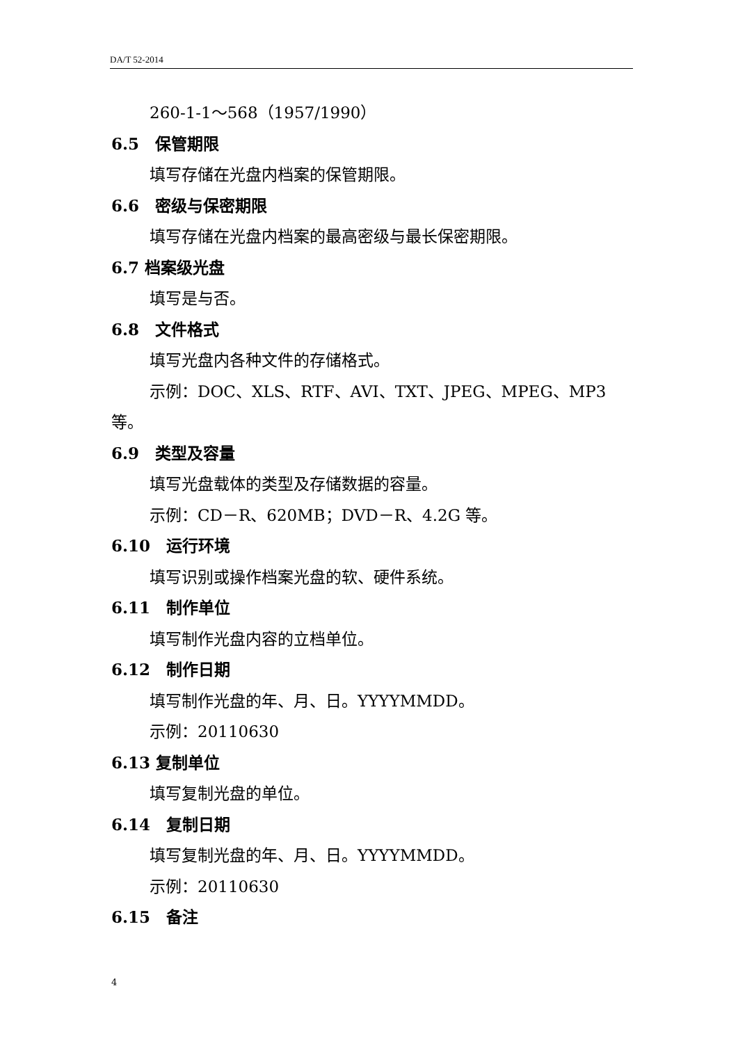DA/T 52-2014
260-1-1～568（1957/1990）
6.5　保管期限
填写存储在光盘内档案的保管期限。
6.6　密级与保密期限
填写存储在光盘内档案的最高密级与最长保密期限。
6.7 档案级光盘
填写是与否。
6.8　文件格式
填写光盘内各种文件的存储格式。
示例：DOC、XLS、RTF、AVI、TXT、JPEG、MPEG、MP3
等。
6.9　类型及容量
填写光盘载体的类型及存储数据的容量。
示例：CD－R、620MB；DVD－R、4.2G 等。
6.10　运行环境
填写识别或操作档案光盘的软、硬件系统。
6.11　制作单位
填写制作光盘内容的立档单位。
6.12　制作日期
填写制作光盘的年、月、日。YYYYMMDD。
示例：20110630
6.13 复制单位
填写复制光盘的单位。
6.14　复制日期
填写复制光盘的年、月、日。YYYYMMDD。
示例：20110630
6.15　备注
4